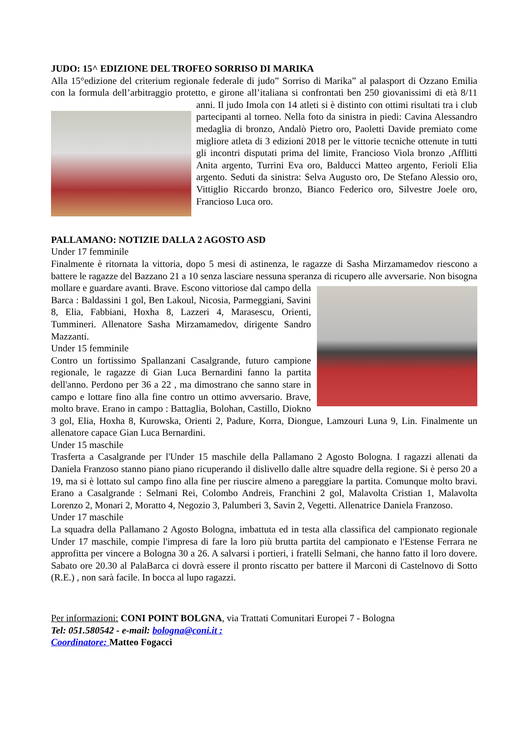JUDO: 15^ EDIZIONE DEL TROFEO SORRISO DI MARIKA
Alla 15°edizione del criterium regionale federale di judo” Sorriso di Marika” al palasport di Ozzano Emilia con la formula dell’arbitraggio protetto, e girone all’italiana si confrontati ben 250 giovanissimi di età 8/11 anni. Il judo Imola con 14 atleti si è distinto con ottimi risultati tra i club partecipanti al torneo. Nella foto da sinistra in piedi: Cavina Alessandro medaglia di bronzo, Andalò Pietro oro, Paoletti Davide premiato come migliore atleta di 3 edizioni 2018 per le vittorie tecniche ottenute in tutti gli incontri disputati prima del limite, Francioso Viola bronzo ,Afflitti Anita argento, Turrini Eva oro, Balducci Matteo argento, Ferioli Elia argento. Seduti da sinistra: Selva Augusto oro, De Stefano Alessio oro, Vittiglio Riccardo bronzo, Bianco Federico oro, Silvestre Joele oro, Francioso Luca oro.
PALLAMANO: NOTIZIE DALLA 2 AGOSTO ASD
Under 17 femminile
Finalmente è ritornata la vittoria, dopo 5 mesi di astinenza, le ragazze di Sasha Mirzamamedov riescono a battere le ragazze del Bazzano 21 a 10 senza lasciare nessuna speranza di ricupero alle avversarie. Non bisogna mollare e guardare avanti. Brave. Escono vittoriose dal campo della Barca : Baldassini 1 gol, Ben Lakoul, Nicosia, Parmeggiani, Savini 8, Elia, Fabbiani, Hoxha 8, Lazzeri 4, Marasescu, Orienti, Tummineri. Allenatore Sasha Mirzamamedov, dirigente Sandro Mazzanti.
Under 15 femminile
Contro un fortissimo Spallanzani Casalgrande, futuro campione regionale, le ragazze di Gian Luca Bernardini fanno la partita dell'anno. Perdono per 36 a 22 , ma dimostrano che sanno stare in campo e lottare fino alla fine contro un ottimo avversario. Brave, molto brave. Erano in campo : Battaglia, Bolohan, Castillo, Diokno 3 gol, Elia, Hoxha 8, Kurowska, Orienti 2, Padure, Korra, Diongue, Lamzouri Luna 9, Lin. Finalmente un allenatore capace Gian Luca Bernardini.
Under 15 maschile
Trasferta a Casalgrande per l'Under 15 maschile della Pallamano 2 Agosto Bologna. I ragazzi allenati da Daniela Franzoso stanno piano piano ricuperando il dislivello dalle altre squadre della regione. Si è perso 20 a 19, ma si è lottato sul campo fino alla fine per riuscire almeno a pareggiare la partita. Comunque molto bravi. Erano a Casalgrande : Selmani Rei, Colombo Andreis, Franchini 2 gol, Malavolta Cristian 1, Malavolta Lorenzo 2, Monari 2, Moratto 4, Negozio 3, Palumberi 3, Savin 2, Vegetti. Allenatrice Daniela Franzoso.
Under 17 maschile
La squadra della Pallamano 2 Agosto Bologna, imbattuta ed in testa alla classifica del campionato regionale Under 17 maschile, compie l'impresa di fare la loro più brutta partita del campionato e l'Estense Ferrara ne approfitta per vincere a Bologna 30 a 26. A salvarsi i portieri, i fratelli Selmani, che hanno fatto il loro dovere. Sabato ore 20.30 al PalaBarca ci dovrà essere il pronto riscatto per battere il Marconi di Castelnovo di Sotto (R.E.) , non sarà facile. In bocca al lupo ragazzi.
Per informazioni: CONI POINT BOLGNA, via Trattati Comunitari Europei 7 - Bologna
Tel: 051.580542 - e-mail: bologna@coni.it :
Coordinatore: Matteo Fogacci